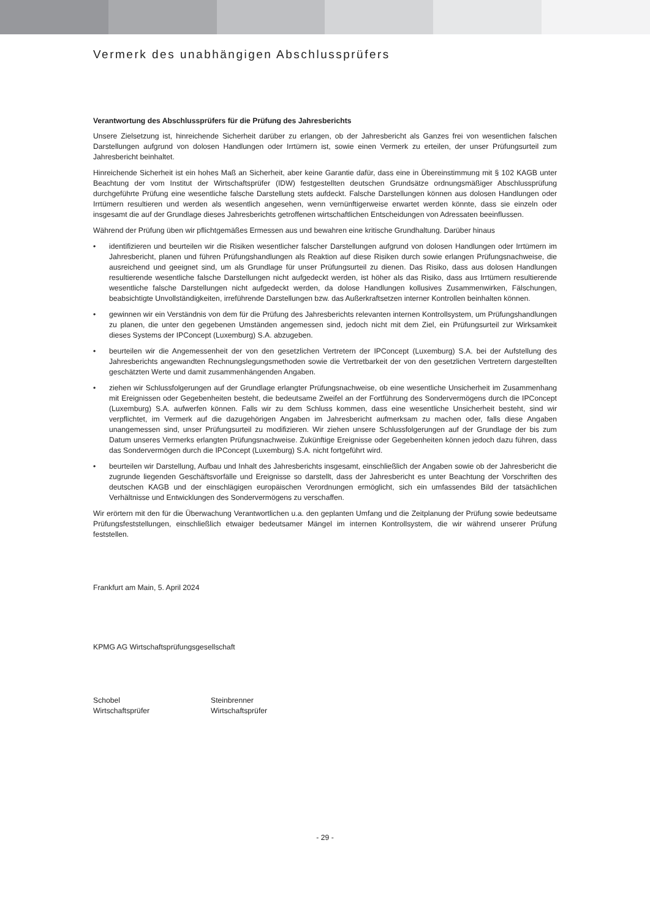Vermerk des unabhängigen Abschlussprüfers
Verantwortung des Abschlussprüfers für die Prüfung des Jahresberichts
Unsere Zielsetzung ist, hinreichende Sicherheit darüber zu erlangen, ob der Jahresbericht als Ganzes frei von wesentlichen falschen Darstellungen aufgrund von dolosen Handlungen oder Irrtümern ist, sowie einen Vermerk zu erteilen, der unser Prüfungsurteil zum Jahresbericht beinhaltet.
Hinreichende Sicherheit ist ein hohes Maß an Sicherheit, aber keine Garantie dafür, dass eine in Übereinstimmung mit § 102 KAGB unter Beachtung der vom Institut der Wirtschaftsprüfer (IDW) festgestellten deutschen Grundsätze ordnungsmäßiger Abschlussprüfung durchgeführte Prüfung eine wesentliche falsche Darstellung stets aufdeckt. Falsche Darstellungen können aus dolosen Handlungen oder Irrtümern resultieren und werden als wesentlich angesehen, wenn vernünftigerweise erwartet werden könnte, dass sie einzeln oder insgesamt die auf der Grundlage dieses Jahresberichts getroffenen wirtschaftlichen Entscheidungen von Adressaten beeinflussen.
Während der Prüfung üben wir pflichtgemäßes Ermessen aus und bewahren eine kritische Grundhaltung. Darüber hinaus
• identifizieren und beurteilen wir die Risiken wesentlicher falscher Darstellungen aufgrund von dolosen Handlungen oder Irrtümern im Jahresbericht, planen und führen Prüfungshandlungen als Reaktion auf diese Risiken durch sowie erlangen Prüfungsnachweise, die ausreichend und geeignet sind, um als Grundlage für unser Prüfungsurteil zu dienen. Das Risiko, dass aus dolosen Handlungen resultierende wesentliche falsche Darstellungen nicht aufgedeckt werden, ist höher als das Risiko, dass aus Irrtümern resultierende wesentliche falsche Darstellungen nicht aufgedeckt werden, da dolose Handlungen kollusives Zusammenwirken, Fälschungen, beabsichtigte Unvollständigkeiten, irreführende Darstellungen bzw. das Außerkraftsetzen interner Kontrollen beinhalten können.
• gewinnen wir ein Verständnis von dem für die Prüfung des Jahresberichts relevanten internen Kontrollsystem, um Prüfungshandlungen zu planen, die unter den gegebenen Umständen angemessen sind, jedoch nicht mit dem Ziel, ein Prüfungsurteil zur Wirksamkeit dieses Systems der IPConcept (Luxemburg) S.A. abzugeben.
• beurteilen wir die Angemessenheit der von den gesetzlichen Vertretern der IPConcept (Luxemburg) S.A. bei der Aufstellung des Jahresberichts angewandten Rechnungslegungsmethoden sowie die Vertretbarkeit der von den gesetzlichen Vertretern dargestellten geschätzten Werte und damit zusammenhängenden Angaben.
• ziehen wir Schlussfolgerungen auf der Grundlage erlangter Prüfungsnachweise, ob eine wesentliche Unsicherheit im Zusammenhang mit Ereignissen oder Gegebenheiten besteht, die bedeutsame Zweifel an der Fortführung des Sondervermögens durch die IPConcept (Luxemburg) S.A. aufwerfen können. Falls wir zu dem Schluss kommen, dass eine wesentliche Unsicherheit besteht, sind wir verpflichtet, im Vermerk auf die dazugehörigen Angaben im Jahresbericht aufmerksam zu machen oder, falls diese Angaben unangemessen sind, unser Prüfungsurteil zu modifizieren. Wir ziehen unsere Schlussfolgerungen auf der Grundlage der bis zum Datum unseres Vermerks erlangten Prüfungsnachweise. Zukünftige Ereignisse oder Gegebenheiten können jedoch dazu führen, dass das Sondervermögen durch die IPConcept (Luxemburg) S.A. nicht fortgeführt wird.
• beurteilen wir Darstellung, Aufbau und Inhalt des Jahresberichts insgesamt, einschließlich der Angaben sowie ob der Jahresbericht die zugrunde liegenden Geschäftsvorfälle und Ereignisse so darstellt, dass der Jahresbericht es unter Beachtung der Vorschriften des deutschen KAGB und der einschlägigen europäischen Verordnungen ermöglicht, sich ein umfassendes Bild der tatsächlichen Verhältnisse und Entwicklungen des Sondervermögens zu verschaffen.
Wir erörtern mit den für die Überwachung Verantwortlichen u.a. den geplanten Umfang und die Zeitplanung der Prüfung sowie bedeutsame Prüfungsfeststellungen, einschließlich etwaiger bedeutsamer Mängel im internen Kontrollsystem, die wir während unserer Prüfung feststellen.
Frankfurt am Main, 5. April 2024
KPMG AG Wirtschaftsprüfungsgesellschaft
Schobel
Wirtschaftsprüfer
Steinbrenner
Wirtschaftsprüfer
- 29 -